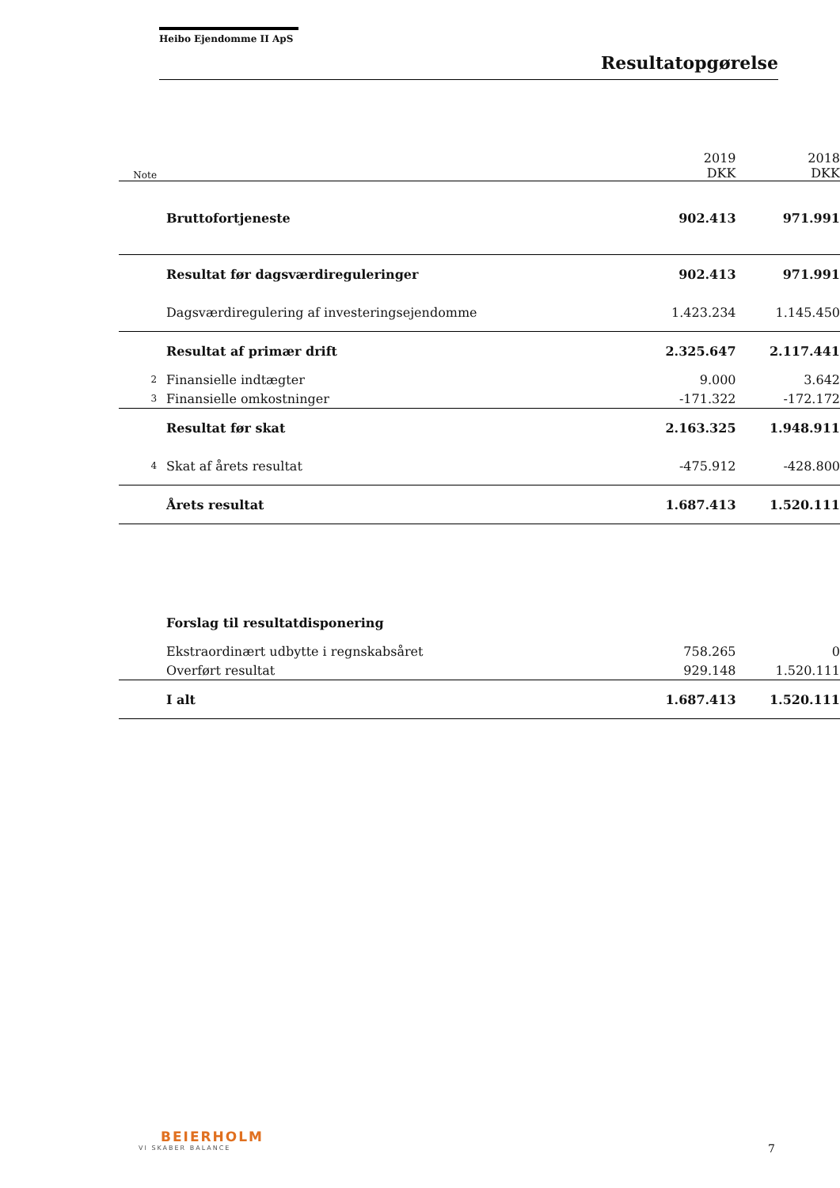Heibo Ejendomme II ApS
Resultatopgørelse
| Note | | 2019 DKK | 2018 DKK |
| --- | --- | --- | --- |
| | Bruttofortjeneste | 902.413 | 971.991 |
| | Resultat før dagsværdireguleringer | 902.413 | 971.991 |
| | Dagsværdiregulering af investeringsejendomme | 1.423.234 | 1.145.450 |
| | Resultat af primær drift | 2.325.647 | 2.117.441 |
| 2 | Finansielle indtægter | 9.000 | 3.642 |
| 3 | Finansielle omkostninger | -171.322 | -172.172 |
| | Resultat før skat | 2.163.325 | 1.948.911 |
| 4 | Skat af årets resultat | -475.912 | -428.800 |
| | Årets resultat | 1.687.413 | 1.520.111 |
| | Forslag til resultatdisponering | | |
| | Ekstraordinært udbytte i regnskabsåret | 758.265 | 0 |
| | Overført resultat | 929.148 | 1.520.111 |
| | I alt | 1.687.413 | 1.520.111 |
BEIERHOLM
VI SKABER BALANCE
7